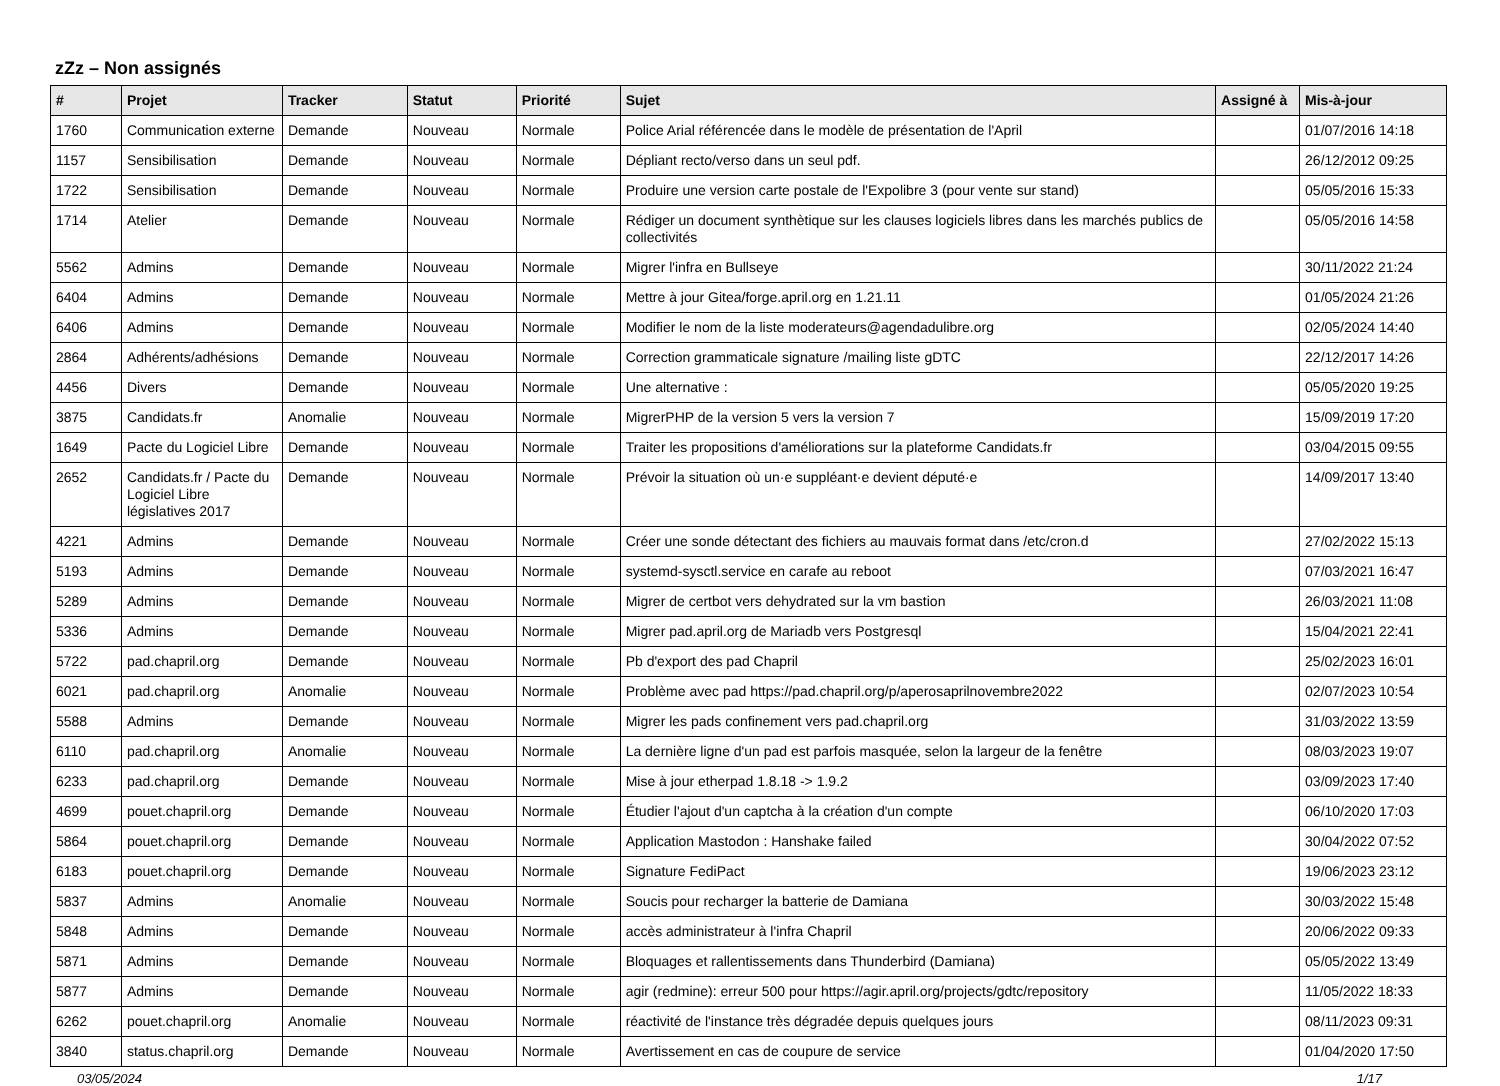zZz – Non assignés
| # | Projet | Tracker | Statut | Priorité | Sujet | Assigné à | Mis-à-jour |
| --- | --- | --- | --- | --- | --- | --- | --- |
| 1760 | Communication externe | Demande | Nouveau | Normale | Police Arial référencée dans le modèle de présentation de l'April | | 01/07/2016 14:18 |
| 1157 | Sensibilisation | Demande | Nouveau | Normale | Dépliant recto/verso dans un seul pdf. | | 26/12/2012 09:25 |
| 1722 | Sensibilisation | Demande | Nouveau | Normale | Produire une version carte postale de l'Expolibre 3 (pour vente sur stand) | | 05/05/2016 15:33 |
| 1714 | Atelier | Demande | Nouveau | Normale | Rédiger un document synthètique sur les clauses logiciels libres dans les marchés publics de collectivités | | 05/05/2016 14:58 |
| 5562 | Admins | Demande | Nouveau | Normale | Migrer l'infra en Bullseye | | 30/11/2022 21:24 |
| 6404 | Admins | Demande | Nouveau | Normale | Mettre à jour Gitea/forge.april.org en 1.21.11 | | 01/05/2024 21:26 |
| 6406 | Admins | Demande | Nouveau | Normale | Modifier le nom de la liste moderateurs@agendadulibre.org | | 02/05/2024 14:40 |
| 2864 | Adhérents/adhésions | Demande | Nouveau | Normale | Correction grammaticale signature /mailing liste gDTC | | 22/12/2017 14:26 |
| 4456 | Divers | Demande | Nouveau | Normale | Une alternative : | | 05/05/2020 19:25 |
| 3875 | Candidats.fr | Anomalie | Nouveau | Normale | MigrerPHP de la version 5 vers la version 7 | | 15/09/2019 17:20 |
| 1649 | Pacte du Logiciel Libre | Demande | Nouveau | Normale | Traiter les propositions d'améliorations sur la plateforme Candidats.fr | | 03/04/2015 09:55 |
| 2652 | Candidats.fr / Pacte du Logiciel Libre législatives 2017 | Demande | Nouveau | Normale | Prévoir la situation où un·e suppléant·e devient député·e | | 14/09/2017 13:40 |
| 4221 | Admins | Demande | Nouveau | Normale | Créer une sonde détectant des fichiers au mauvais format dans /etc/cron.d | | 27/02/2022 15:13 |
| 5193 | Admins | Demande | Nouveau | Normale | systemd-sysctl.service en carafe au reboot | | 07/03/2021 16:47 |
| 5289 | Admins | Demande | Nouveau | Normale | Migrer de certbot vers dehydrated sur la vm bastion | | 26/03/2021 11:08 |
| 5336 | Admins | Demande | Nouveau | Normale | Migrer pad.april.org de Mariadb vers Postgresql | | 15/04/2021 22:41 |
| 5722 | pad.chapril.org | Demande | Nouveau | Normale | Pb d'export des pad Chapril | | 25/02/2023 16:01 |
| 6021 | pad.chapril.org | Anomalie | Nouveau | Normale | Problème avec pad https://pad.chapril.org/p/aperosaprilnovembre2022 | | 02/07/2023 10:54 |
| 5588 | Admins | Demande | Nouveau | Normale | Migrer les pads confinement vers pad.chapril.org | | 31/03/2022 13:59 |
| 6110 | pad.chapril.org | Anomalie | Nouveau | Normale | La dernière ligne d'un pad est parfois masquée, selon la largeur de la fenêtre | | 08/03/2023 19:07 |
| 6233 | pad.chapril.org | Demande | Nouveau | Normale | Mise à jour etherpad 1.8.18 -> 1.9.2 | | 03/09/2023 17:40 |
| 4699 | pouet.chapril.org | Demande | Nouveau | Normale | Étudier l'ajout d'un captcha à la création d'un compte | | 06/10/2020 17:03 |
| 5864 | pouet.chapril.org | Demande | Nouveau | Normale | Application Mastodon : Hanshake failed | | 30/04/2022 07:52 |
| 6183 | pouet.chapril.org | Demande | Nouveau | Normale | Signature FediPact | | 19/06/2023 23:12 |
| 5837 | Admins | Anomalie | Nouveau | Normale | Soucis pour recharger la batterie de Damiana | | 30/03/2022 15:48 |
| 5848 | Admins | Demande | Nouveau | Normale | accès administrateur à l'infra Chapril | | 20/06/2022 09:33 |
| 5871 | Admins | Demande | Nouveau | Normale | Bloquages et rallentissements dans Thunderbird (Damiana) | | 05/05/2022 13:49 |
| 5877 | Admins | Demande | Nouveau | Normale | agir (redmine): erreur 500 pour https://agir.april.org/projects/gdtc/repository | | 11/05/2022 18:33 |
| 6262 | pouet.chapril.org | Anomalie | Nouveau | Normale | réactivité de l'instance très dégradée depuis quelques jours | | 08/11/2023 09:31 |
| 3840 | status.chapril.org | Demande | Nouveau | Normale | Avertissement en cas de coupure de service | | 01/04/2020 17:50 |
03/05/2024 1/17